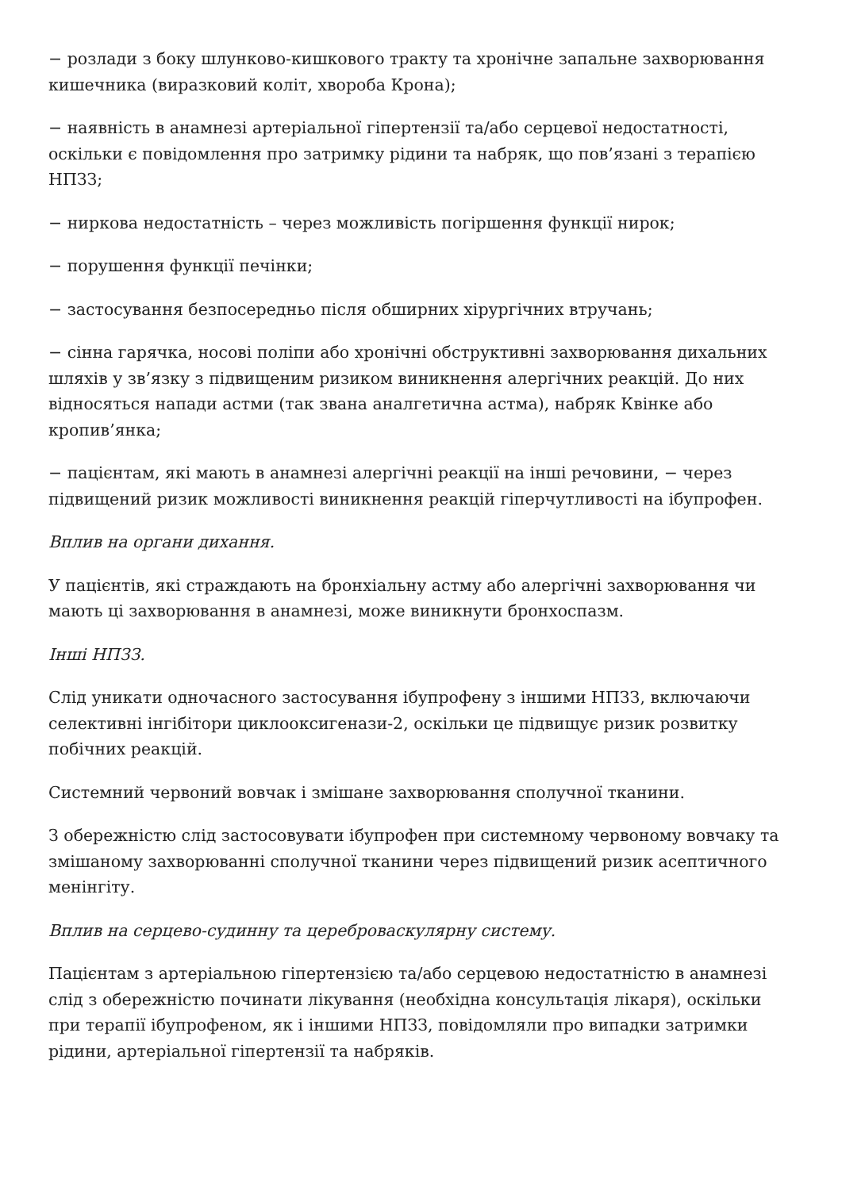− розлади з боку шлунково-кишкового тракту та хронічне запальне захворювання кишечника (виразковий коліт, хвороба Крона);
− наявність в анамнезі артеріальної гіпертензії та/або серцевої недостатності, оскільки є повідомлення про затримку рідини та набряк, що пов’язані з терапією НПЗЗ;
− ниркова недостатність – через можливість погіршення функції нирок;
− порушення функції печінки;
− застосування безпосередньо після обширних хірургічних втручань;
− сінна гарячка, носові поліпи або хронічні обструктивні захворювання дихальних шляхів у зв’язку з підвищеним ризиком виникнення алергічних реакцій. До них відносяться напади астми (так звана аналгетична астма), набряк Квінке або кропив’янка;
− пацієнтам, які мають в анамнезі алергічні реакції на інші речовини, − через підвищений ризик можливості виникнення реакцій гіперчутливості на ібупрофен.
Вплив на органи дихання.
У пацієнтів, які страждають на бронхіальну астму або алергічні захворювання чи мають ці захворювання в анамнезі, може виникнути бронхоспазм.
Інші НПЗЗ.
Слід уникати одночасного застосування ібупрофену з іншими НПЗЗ, включаючи селективні інгібітори циклооксигенази-2, оскільки це підвищує ризик розвитку побічних реакцій.
Системний червоний вовчак і змішане захворювання сполучної тканини.
З обережністю слід застосовувати ібупрофен при системному червоному вовчаку та змішаному захворюванні сполучної тканини через підвищений ризик асептичного менінгіту.
Вплив на серцево-судинну та цереброваскулярну систему.
Пацієнтам з артеріальною гіпертензією та/або серцевою недостатністю в анамнезі слід з обережністю починати лікування (необхідна консультація лікаря), оскільки при терапії ібупрофеном, як і іншими НПЗЗ, повідомляли про випадки затримки рідини, артеріальної гіпертензії та набряків.